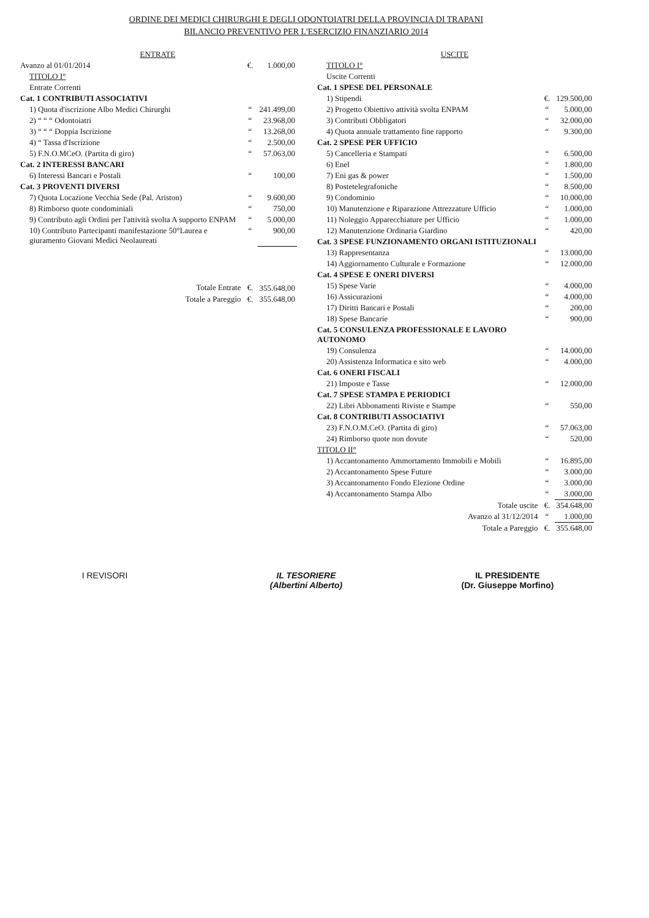ORDINE DEI MEDICI CHIRURGHI E DEGLI ODONTOIATRI DELLA PROVINCIA DI TRAPANI
BILANCIO PREVENTIVO PER L'ESERCIZIO FINANZIARIO 2014
| ENTRATE | | |
| Avanzo al 01/01/2014 | €. | 1.000,00 |
| TITOLO I° | | |
| Entrate Correnti | | |
| Cat. 1 CONTRIBUTI ASSOCIATIVI | | |
| 1) Quota d'iscrizione Albo Medici Chirurghi | “ | 241.499,00 |
| 2) “ “ “ Odontoiatri | “ | 23.968,00 |
| 3) “ “ “ Doppia Iscrizione | “ | 13.268,00 |
| 4) “ Tassa d'Iscrizione | “ | 2.500,00 |
| 5) F.N.O.MCeO. (Partita di giro) | “ | 57.063,00 |
| Cat. 2 INTERESSI BANCARI | | |
| 6) Interessi Bancari e Postali | “ | 100,00 |
| Cat. 3 PROVENTI DIVERSI | | |
| 7) Quota Locazione Vecchia Sede (Pal. Ariston) | “ | 9.600,00 |
| 8) Rimborso quote condominiali | “ | 750,00 |
| 9) Contributo agli Ordini per l'attività svolta A supporto ENPAM | “ | 5.000,00 |
| 10) Contributo Partecipanti manifestazione 50°Laurea e giuramento Giovani Medici Neolaureati | “ | 900,00 |
| Totale Entrate | €. | 355.648,00 |
| Totale a Pareggio | €. | 355.648,00 |
| USCITE | | |
| TITOLO I° | | |
| Uscite Correnti | | |
| Cat. 1 SPESE DEL PERSONALE | | |
| 1) Stipendi | €. | 129.500,00 |
| 2) Progetto Obiettivo attività svolta ENPAM | “ | 5.000,00 |
| 3) Contributi Obbligatori | “ | 32.000,00 |
| 4) Quota annuale trattamento fine rapporto | “ | 9.300,00 |
| Cat. 2 SPESE PER UFFICIO | | |
| 5) Cancelleria e Stampati | “ | 6.500,00 |
| 6) Enel | “ | 1.800,00 |
| 7) Eni gas & power | “ | 1.500,00 |
| 8) Postetelegrafoniche | “ | 8.500,00 |
| 9) Condominio | “ | 10.000,00 |
| 10) Manutenzione e Riparazione Attrezzature Ufficio | “ | 1.000,00 |
| 11) Noleggio Apparecchiature per Ufficio | “ | 1.000,00 |
| 12) Manutenzione Ordinaria Giardino | “ | 420,00 |
| Cat. 3 SPESE FUNZIONAMENTO ORGANI ISTITUZIONALI | | |
| 13) Rappresentanza | “ | 13.000,00 |
| 14) Aggiornamento Culturale e Formazione | “ | 12.000,00 |
| Cat. 4 SPESE E ONERI DIVERSI | | |
| 15) Spese Varie | “ | 4.000,00 |
| 16) Assicurazioni | “ | 4.000,00 |
| 17) Diritti Bancari e Postali | “ | 200,00 |
| 18) Spese Bancarie | “ | 900,00 |
| Cat. 5 CONSULENZA PROFESSIONALE E LAVORO AUTONOMO | | |
| 19) Consulenza | “ | 14.000,00 |
| 20) Assistenza Informatica e sito web | “ | 4.000,00 |
| Cat. 6 ONERI FISCALI | | |
| 21) Imposte e Tasse | “ | 12.000,00 |
| Cat. 7 SPESE STAMPA E PERIODICI | | |
| 22) Libri Abbonamenti Riviste e Stampe | “ | 550,00 |
| Cat. 8 CONTRIBUTI ASSOCIATIVI | | |
| 23) F.N.O.M.CeO. (Partita di giro) | “ | 57.063,00 |
| 24) Rimborso quote non dovute | “ | 520,00 |
| TITOLO II° | | |
| 1) Accantonamento Ammortamento Immobili e Mobili | “ | 16.895,00 |
| 2) Accantonamento Spese Future | “ | 3.000,00 |
| 3) Accantonamento Fondo Elezione Ordine | “ | 3.000,00 |
| 4) Accantonamento Stampa Albo | “ | 3.000,00 |
| Totale uscite | €. | 354.648,00 |
| Avanzo al 31/12/2014 | “ | 1.000,00 |
| Totale a Pareggio | €. | 355.648,00 |
I REVISORI IL TESORIERE
(Albertini Alberto)
IL PRESIDENTE
(Dr. Giuseppe Morfino)